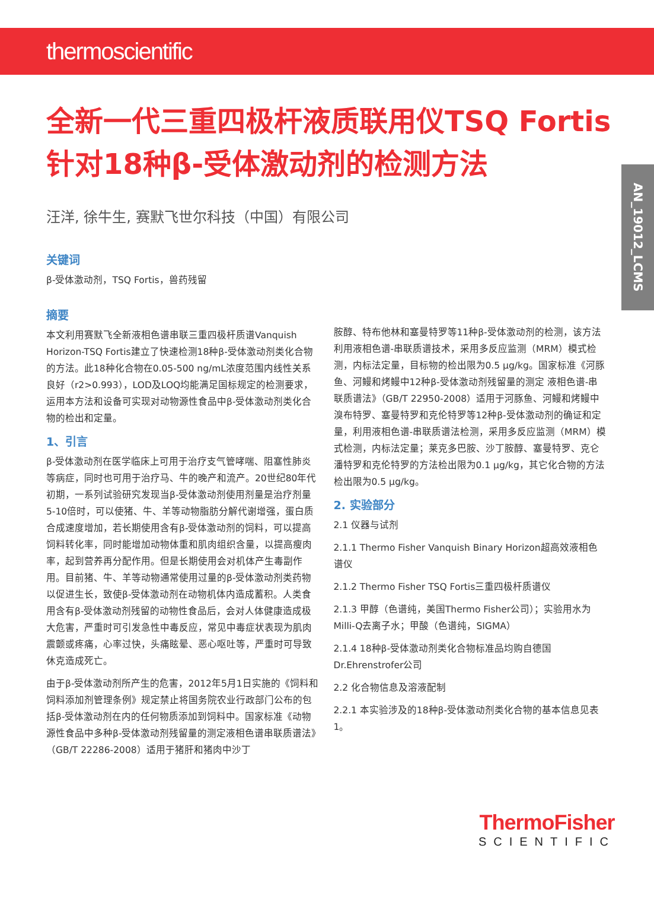thermoscientific
AN_19012_LCMS
全新一代三重四极杆液质联用仪TSQ Fortis 针对18种β-受体激动剂的检测方法
汪洋, 徐牛生, 赛默飞世尔科技（中国）有限公司
关键词
β-受体激动剂，TSQ Fortis，兽药残留
摘要
本文利用赛默飞全新液相色谱串联三重四极杆质谱Vanquish Horizon-TSQ Fortis建立了快速检测18种β-受体激动剂类化合物的方法。此18种化合物在0.05-500 ng/mL浓度范围内线性关系良好（r2>0.993），LOD及LOQ均能满足国标规定的检测要求，运用本方法和设备可实现对动物源性食品中β-受体激动剂类化合物的检出和定量。
1、引言
β-受体激动剂在医学临床上可用于治疗支气管哮喘、阻塞性肺炎等病症，同时也可用于治疗马、牛的晚产和流产。20世纪80年代初期，一系列试验研究发现当β-受体激动剂使用剂量是治疗剂量5-10倍时，可以使猪、牛、羊等动物脂肪分解代谢增强，蛋白质合成速度增加，若长期使用含有β-受体激动剂的饲料，可以提高饲料转化率，同时能增加动物体重和肌肉组织含量，以提高瘦肉率，起到营养再分配作用。但是长期使用会对机体产生毒副作用。目前猪、牛、羊等动物通常使用过量的β-受体激动剂类药物以促进生长，致使β-受体激动剂在动物机体内造成蓄积。人类食用含有β-受体激动剂残留的动物性食品后，会对人体健康造成极大危害，严重时可引发急性中毒反应，常见中毒症状表现为肌肉震颤或疼痛，心率过快，头痛眩晕、恶心呕吐等，严重时可导致休克造成死亡。
由于β-受体激动剂所产生的危害，2012年5月1日实施的《饲料和饲料添加剂管理条例》规定禁止将国务院农业行政部门公布的包括β-受体激动剂在内的任何物质添加到饲料中。国家标准《动物源性食品中多种β-受体激动剂残留量的测定液相色谱串联质谱法》（GB/T 22286-2008）适用于猪肝和猪肉中沙丁
胺醇、特布他林和塞曼特罗等11种β-受体激动剂的检测，该方法利用液相色谱-串联质谱技术，采用多反应监测（MRM）模式检测，内标法定量，目标物的检出限为0.5 μg/kg。国家标准《河豚鱼、河鳗和烤鳗中12种β-受体激动剂残留量的测定 液相色谱-串联质谱法》（GB/T 22950-2008）适用于河豚鱼、河鳗和烤鳗中溴布特罗、塞曼特罗和克伦特罗等12种β-受体激动剂的确证和定量，利用液相色谱-串联质谱法检测，采用多反应监测（MRM）模式检测，内标法定量；莱克多巴胺、沙丁胺醇、塞曼特罗、克仑潘特罗和克伦特罗的方法检出限为0.1 μg/kg，其它化合物的方法检出限为0.5 μg/kg。
2. 实验部分
2.1 仪器与试剂
2.1.1 Thermo Fisher Vanquish Binary Horizon超高效液相色谱仪
2.1.2 Thermo Fisher TSQ Fortis三重四极杆质谱仪
2.1.3 甲醇（色谱纯，美国Thermo Fisher公司）；实验用水为Milli-Q去离子水；甲酸（色谱纯，SIGMA）
2.1.4 18种β-受体激动剂类化合物标准品均购自德国Dr.Ehrenstrofer公司
2.2 化合物信息及溶液配制
2.2.1 本实验涉及的18种β-受体激动剂类化合物的基本信息见表1。
ThermoFisher
SCIENTIFIC